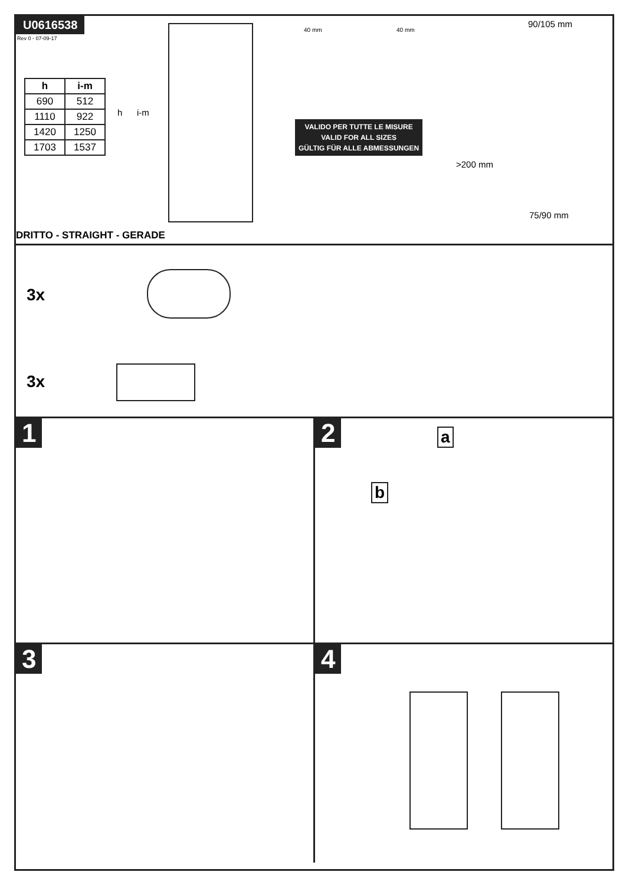U0616538
Rev 0 - 07-09-17
| h | i-m |
| --- | --- |
| 690 | 512 |
| 1110 | 922 |
| 1420 | 1250 |
| 1703 | 1537 |
h i-m
40 mm 40 mm
VALIDO PER TUTTE LE MISURE
VALID FOR ALL SIZES
GÜLTIG FÜR ALLE ABMESSUNGEN
90/105 mm
>200 mm
75/90 mm
DRITTO - STRAIGHT - GERADE
3x
3x
1 2
a
b
3 4